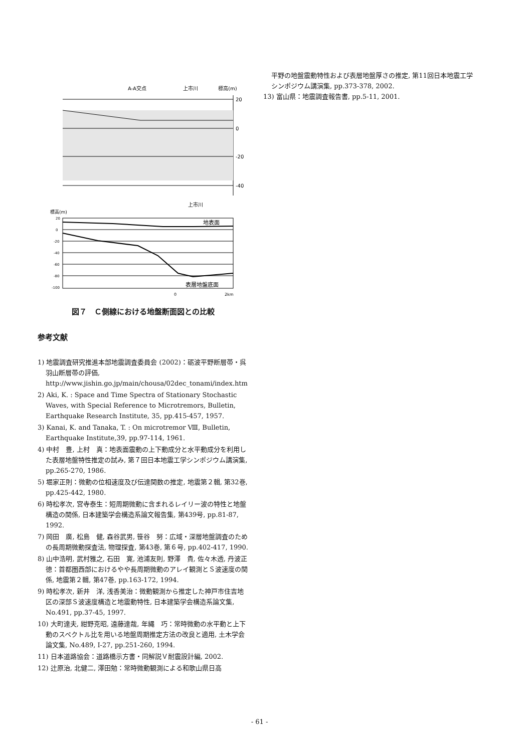A-A交点
上市川
標高(m)
20
0
-20
-40
上市川
標高(m)
20
0
-20
-40
-60
-80
-100
地表面
表層地盤底面
0
2km
図７　Ｃ側線における地盤断面図との比較
参考文献
1) 地震調査研究推進本部地震調査委員会 (2002)：砺波平野断層帯・呉羽山断層帯の評価, http://www.jishin.go.jp/main/chousa/02dec_tonami/index.htm
2) Aki, K. : Space and Time Spectra of Stationary Stochastic Waves, with Special Reference to Microtremors, Bulletin, Earthquake Research Institute, 35, pp.415-457, 1957.
3) Kanai, K. and Tanaka, T. : On microtremor Ⅷ, Bulletin, Earthquake Institute,39, pp.97-114, 1961.
4) 中村　豊, 上村　真：地表面震動の上下動成分と水平動成分を利用した表層地盤特性推定の試み, 第７回日本地震工学シンポジウム講演集, pp.265-270, 1986.
5) 堀家正則：微動の位相速度及び伝達関数の推定, 地震第２輯, 第32巻, pp.425-442, 1980.
6) 時松孝次, 宮寺泰生：短周期微動に含まれるレイリー波の特性と地盤構造の関係, 日本建築学会構造系論文報告集, 第439号, pp.81-87, 1992.
7) 岡田　廣, 松島　健, 森谷武男, 笹谷　努：広域・深層地盤調査のための長周期微動探査法, 物理探査, 第43巻, 第６号, pp.402-417, 1990.
8) 山中浩明, 武村雅之, 石田　寛, 池浦友則, 野澤　貴, 佐々木透, 丹波正徳：首都圏西部におけるやや長周期微動のアレイ観測とＳ波速度の関係, 地震第２輯, 第47巻, pp.163-172, 1994.
9) 時松孝次, 新井　洋, 浅香美治：微動観測から推定した神戸市住吉地区の深部Ｓ波速度構造と地震動特性, 日本建築学会構造系論文集, No.491, pp.37-45, 1997.
10) 大町達夫, 紺野克昭, 遠藤達哉, 年縄　巧：常時微動の水平動と上下動のスペクトル比を用いる地盤周期推定方法の改良と適用, 土木学会論文集, No.489, I-27, pp.251-260, 1994.
11) 日本道路協会：道路橋示方書・同解説Ｖ耐震設計編, 2002.
12) 辻原治, 北健二, 澤田勉：常時微動観測による和歌山県日高
平野の地盤震動特性および表層地盤厚さの推定, 第11回日本地震工学シンポジウム講演集, pp.373-378, 2002.
13) 富山県：地震調査報告書, pp.5-11, 2001.
- 61 -